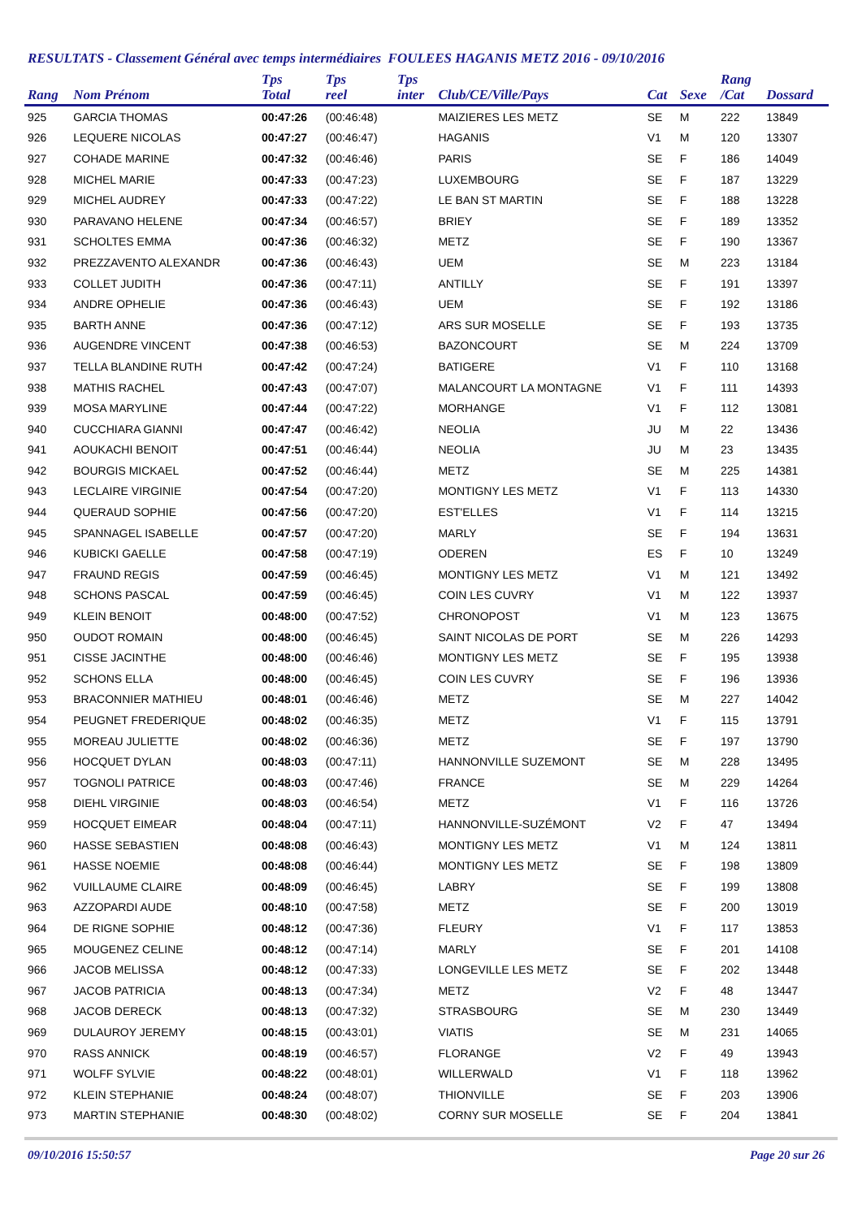RESULTATS - Classement Général avec temps intermédiaires FOULEES HAGANIS METZ 2016 - 09/10/2016
| Rang | Nom Prénom | Tps Total | Tps reel | Tps inter | Club/CE/Ville/Pays | Cat | Sexe | Rang /Cat | Dossard |
| --- | --- | --- | --- | --- | --- | --- | --- | --- | --- |
| 925 | GARCIA THOMAS | 00:47:26 | (00:46:48) | | MAIZIERES LES METZ | SE | M | 222 | 13849 |
| 926 | LEQUERE NICOLAS | 00:47:27 | (00:46:47) | | HAGANIS | V1 | M | 120 | 13307 |
| 927 | COHADE MARINE | 00:47:32 | (00:46:46) | | PARIS | SE | F | 186 | 14049 |
| 928 | MICHEL MARIE | 00:47:33 | (00:47:23) | | LUXEMBOURG | SE | F | 187 | 13229 |
| 929 | MICHEL AUDREY | 00:47:33 | (00:47:22) | | LE BAN ST MARTIN | SE | F | 188 | 13228 |
| 930 | PARAVANO HELENE | 00:47:34 | (00:46:57) | | BRIEY | SE | F | 189 | 13352 |
| 931 | SCHOLTES EMMA | 00:47:36 | (00:46:32) | | METZ | SE | F | 190 | 13367 |
| 932 | PREZZAVENTO ALEXANDR | 00:47:36 | (00:46:43) | | UEM | SE | M | 223 | 13184 |
| 933 | COLLET JUDITH | 00:47:36 | (00:47:11) | | ANTILLY | SE | F | 191 | 13397 |
| 934 | ANDRE OPHELIE | 00:47:36 | (00:46:43) | | UEM | SE | F | 192 | 13186 |
| 935 | BARTH ANNE | 00:47:36 | (00:47:12) | | ARS SUR MOSELLE | SE | F | 193 | 13735 |
| 936 | AUGENDRE VINCENT | 00:47:38 | (00:46:53) | | BAZONCOURT | SE | M | 224 | 13709 |
| 937 | TELLA BLANDINE RUTH | 00:47:42 | (00:47:24) | | BATIGERE | V1 | F | 110 | 13168 |
| 938 | MATHIS RACHEL | 00:47:43 | (00:47:07) | | MALANCOURT LA MONTAGNE | V1 | F | 111 | 14393 |
| 939 | MOSA MARYLINE | 00:47:44 | (00:47:22) | | MORHANGE | V1 | F | 112 | 13081 |
| 940 | CUCCHIARA GIANNI | 00:47:47 | (00:46:42) | | NEOLIA | JU | M | 22 | 13436 |
| 941 | AOUKACHI BENOIT | 00:47:51 | (00:46:44) | | NEOLIA | JU | M | 23 | 13435 |
| 942 | BOURGIS MICKAEL | 00:47:52 | (00:46:44) | | METZ | SE | M | 225 | 14381 |
| 943 | LECLAIRE VIRGINIE | 00:47:54 | (00:47:20) | | MONTIGNY LES METZ | V1 | F | 113 | 14330 |
| 944 | QUERAUD SOPHIE | 00:47:56 | (00:47:20) | | EST'ELLES | V1 | F | 114 | 13215 |
| 945 | SPANNAGEL ISABELLE | 00:47:57 | (00:47:20) | | MARLY | SE | F | 194 | 13631 |
| 946 | KUBICKI GAELLE | 00:47:58 | (00:47:19) | | ODEREN | ES | F | 10 | 13249 |
| 947 | FRAUND REGIS | 00:47:59 | (00:46:45) | | MONTIGNY LES METZ | V1 | M | 121 | 13492 |
| 948 | SCHONS PASCAL | 00:47:59 | (00:46:45) | | COIN LES CUVRY | V1 | M | 122 | 13937 |
| 949 | KLEIN BENOIT | 00:48:00 | (00:47:52) | | CHRONOPOST | V1 | M | 123 | 13675 |
| 950 | OUDOT ROMAIN | 00:48:00 | (00:46:45) | | SAINT NICOLAS DE PORT | SE | M | 226 | 14293 |
| 951 | CISSE JACINTHE | 00:48:00 | (00:46:46) | | MONTIGNY LES METZ | SE | F | 195 | 13938 |
| 952 | SCHONS ELLA | 00:48:00 | (00:46:45) | | COIN LES CUVRY | SE | F | 196 | 13936 |
| 953 | BRACONNIER MATHIEU | 00:48:01 | (00:46:46) | | METZ | SE | M | 227 | 14042 |
| 954 | PEUGNET FREDERIQUE | 00:48:02 | (00:46:35) | | METZ | V1 | F | 115 | 13791 |
| 955 | MOREAU JULIETTE | 00:48:02 | (00:46:36) | | METZ | SE | F | 197 | 13790 |
| 956 | HOCQUET DYLAN | 00:48:03 | (00:47:11) | | HANNONVILLE SUZEMONT | SE | M | 228 | 13495 |
| 957 | TOGNOLI PATRICE | 00:48:03 | (00:47:46) | | FRANCE | SE | M | 229 | 14264 |
| 958 | DIEHL VIRGINIE | 00:48:03 | (00:46:54) | | METZ | V1 | F | 116 | 13726 |
| 959 | HOCQUET EIMEAR | 00:48:04 | (00:47:11) | | HANNONVILLE-SUZÉMONT | V2 | F | 47 | 13494 |
| 960 | HASSE SEBASTIEN | 00:48:08 | (00:46:43) | | MONTIGNY LES METZ | V1 | M | 124 | 13811 |
| 961 | HASSE NOEMIE | 00:48:08 | (00:46:44) | | MONTIGNY LES METZ | SE | F | 198 | 13809 |
| 962 | VUILLAUME CLAIRE | 00:48:09 | (00:46:45) | | LABRY | SE | F | 199 | 13808 |
| 963 | AZZOPARDI AUDE | 00:48:10 | (00:47:58) | | METZ | SE | F | 200 | 13019 |
| 964 | DE RIGNE SOPHIE | 00:48:12 | (00:47:36) | | FLEURY | V1 | F | 117 | 13853 |
| 965 | MOUGENEZ CELINE | 00:48:12 | (00:47:14) | | MARLY | SE | F | 201 | 14108 |
| 966 | JACOB MELISSA | 00:48:12 | (00:47:33) | | LONGEVILLE LES METZ | SE | F | 202 | 13448 |
| 967 | JACOB PATRICIA | 00:48:13 | (00:47:34) | | METZ | V2 | F | 48 | 13447 |
| 968 | JACOB DERECK | 00:48:13 | (00:47:32) | | STRASBOURG | SE | M | 230 | 13449 |
| 969 | DULAUROY JEREMY | 00:48:15 | (00:43:01) | | VIATIS | SE | M | 231 | 14065 |
| 970 | RASS ANNICK | 00:48:19 | (00:46:57) | | FLORANGE | V2 | F | 49 | 13943 |
| 971 | WOLFF SYLVIE | 00:48:22 | (00:48:01) | | WILLERWALD | V1 | F | 118 | 13962 |
| 972 | KLEIN STEPHANIE | 00:48:24 | (00:48:07) | | THIONVILLE | SE | F | 203 | 13906 |
| 973 | MARTIN STEPHANIE | 00:48:30 | (00:48:02) | | CORNY SUR MOSELLE | SE | F | 204 | 13841 |
09/10/2016 15:50:57 Page 20 sur 26